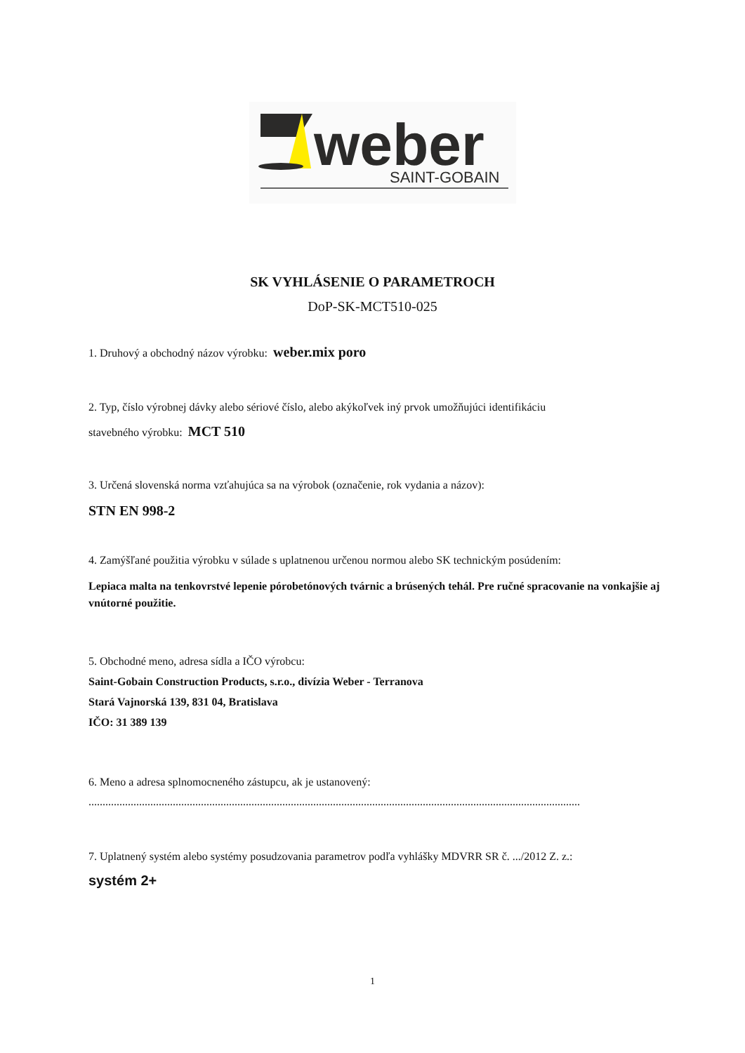weber
SAINT-GOBAIN
SK VYHLÁSENIE O PARAMETROCH
DoP-SK-MCT510-025
1. Druhový a obchodný názov výrobku: weber.mix poro
2. Typ, číslo výrobnej dávky alebo sériové číslo, alebo akýkoľvek iný prvok umožňujúci identifikáciu
stavebného výrobku: MCT 510
3. Určená slovenská norma vzťahujúca sa na výrobok (označenie, rok vydania a názov):
STN EN 998-2
4. Zamýšľané použitia výrobku v súlade s uplatnenou určenou normou alebo SK technickým posúdením:
Lepiaca malta na tenkovrstvé lepenie pórobetónových tvárnic a brúsených tehál. Pre ručné spracovanie na vonkajšie aj vnútorné použitie.
5. Obchodné meno, adresa sídla a IČO výrobcu:
Saint-Gobain Construction Products, s.r.o., divízia Weber - Terranova
Stará Vajnorská 139, 831 04, Bratislava
IČO: 31 389 139
6. Meno a adresa splnomocneného zástupcu, ak je ustanovený:
...............................................................................................................................................................................
7. Uplatnený systém alebo systémy posudzovania parametrov podľa vyhlášky MDVRR SR č. .../2012 Z. z.:
systém 2+
1